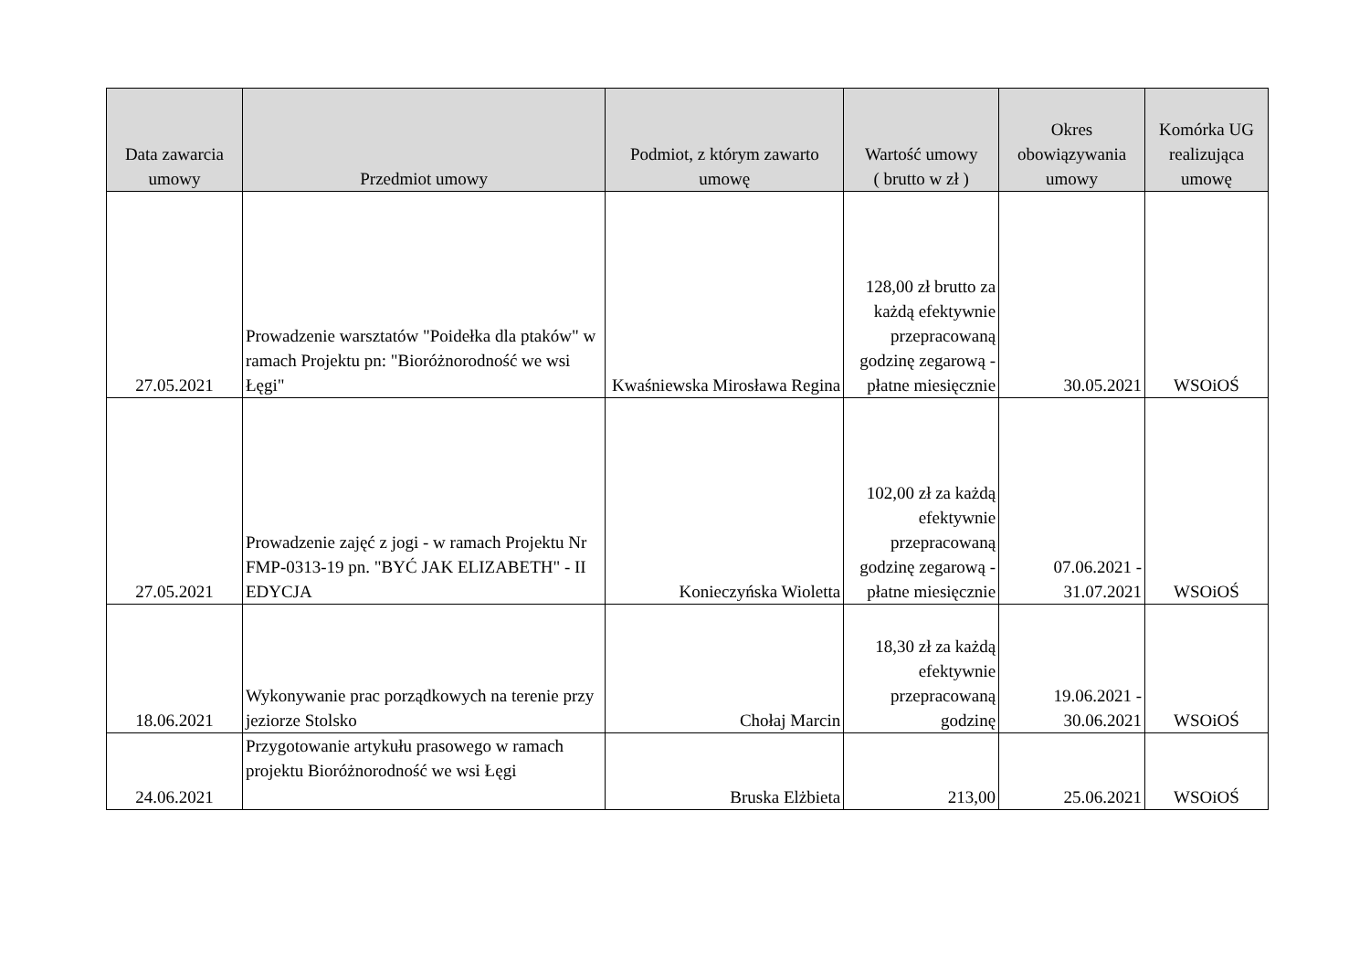| Data zawarcia umowy | Przedmiot umowy | Podmiot, z którym zawarto umowę | Wartość umowy ( brutto w zł ) | Okres obowiązywania umowy | Komórka UG realizująca umowę |
| --- | --- | --- | --- | --- | --- |
| 27.05.2021 | Prowadzenie warsztatów "Poidełka dla ptaków" w ramach Projektu pn: "Bioróżnorodność we wsi Łęgi" | Kwaśniewska Mirosława Regina | 128,00 zł brutto za każdą efektywnie przepracowaną godzinę zegarową - płatne miesięcznie | 30.05.2021 | WSOiOŚ |
| 27.05.2021 | Prowadzenie zajęć z jogi - w ramach Projektu Nr FMP-0313-19 pn. "BYĆ JAK ELIZABETH" - II EDYCJA | Konieczyńska Wioletta | 102,00 zł za każdą efektywnie przepracowaną godzinę zegarową - płatne miesięcznie | 07.06.2021 - 31.07.2021 | WSOiOŚ |
| 18.06.2021 | Wykonywanie prac porządkowych na terenie przy jeziorze Stolsko | Chołaj Marcin | 18,30 zł za każdą efektywnie przepracowaną godzinę | 19.06.2021 - 30.06.2021 | WSOiOŚ |
| 24.06.2021 | Przygotowanie artykułu prasowego w ramach projektu Bioróżnorodność we wsi Łęgi | Bruska Elżbieta | 213,00 | 25.06.2021 | WSOiOŚ |